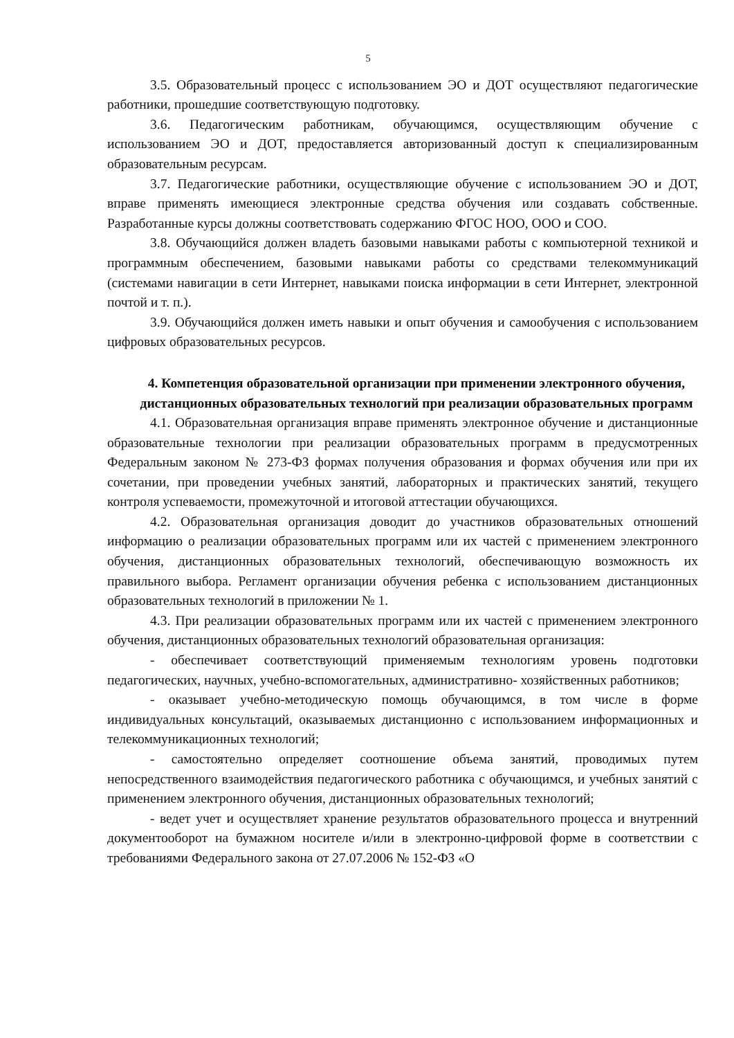5
3.5. Образовательный процесс с использованием ЭО и ДОТ осуществляют педагогические работники, прошедшие соответствующую подготовку.
3.6. Педагогическим работникам, обучающимся, осуществляющим обучение с использованием ЭО и ДОТ, предоставляется авторизованный доступ к специализированным образовательным ресурсам.
3.7. Педагогические работники, осуществляющие обучение с использованием ЭО и ДОТ, вправе применять имеющиеся электронные средства обучения или создавать собственные. Разработанные курсы должны соответствовать содержанию ФГОС НОО, ООО и СОО.
3.8. Обучающийся должен владеть базовыми навыками работы с компьютерной техникой и программным обеспечением, базовыми навыками работы со средствами телекоммуникаций (системами навигации в сети Интернет, навыками поиска информации в сети Интернет, электронной почтой и т. п.).
3.9. Обучающийся должен иметь навыки и опыт обучения и самообучения с использованием цифровых образовательных ресурсов.
4. Компетенция образовательной организации при применении электронного обучения, дистанционных образовательных технологий при реализации образовательных программ
4.1. Образовательная организация вправе применять электронное обучение и дистанционные образовательные технологии при реализации образовательных программ в предусмотренных Федеральным законом № 273-ФЗ формах получения образования и формах обучения или при их сочетании, при проведении учебных занятий, лабораторных и практических занятий, текущего контроля успеваемости, промежуточной и итоговой аттестации обучающихся.
4.2. Образовательная организация доводит до участников образовательных отношений информацию о реализации образовательных программ или их частей с применением электронного обучения, дистанционных образовательных технологий, обеспечивающую возможность их правильного выбора. Регламент организации обучения ребенка с использованием дистанционных образовательных технологий в приложении № 1.
4.3. При реализации образовательных программ или их частей с применением электронного обучения, дистанционных образовательных технологий образовательная организация:
- обеспечивает соответствующий применяемым технологиям уровень подготовки педагогических, научных, учебно-вспомогательных, административно- хозяйственных работников;
- оказывает учебно-методическую помощь обучающимся, в том числе в форме индивидуальных консультаций, оказываемых дистанционно с использованием информационных и телекоммуникационных технологий;
- самостоятельно определяет соотношение объема занятий, проводимых путем непосредственного взаимодействия педагогического работника с обучающимся, и учебных занятий с применением электронного обучения, дистанционных образовательных технологий;
- ведет учет и осуществляет хранение результатов образовательного процесса и внутренний документооборот на бумажном носителе и/или в электронно-цифровой форме в соответствии с требованиями Федерального закона от 27.07.2006 № 152-ФЗ «О